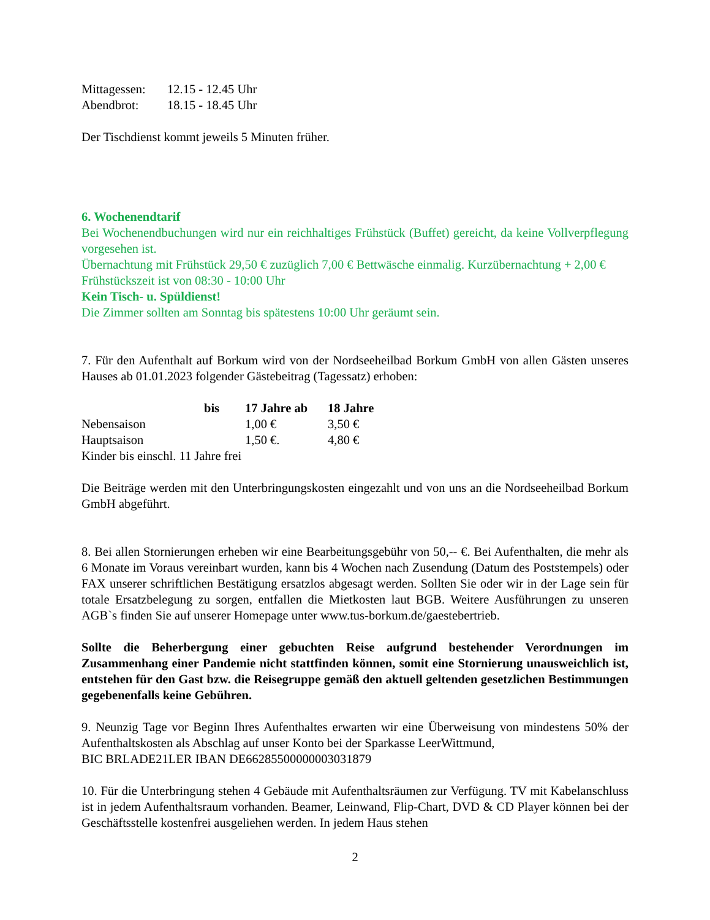| Mittagessen: | 12.15 - 12.45 Uhr |
| Abendbrot: | 18.15 - 18.45 Uhr |
Der Tischdienst kommt jeweils 5 Minuten früher.
6. Wochenendtarif
Bei Wochenendbuchungen wird nur ein reichhaltiges Frühstück (Buffet) gereicht, da keine Vollverpflegung vorgesehen ist.
Übernachtung mit Frühstück 29,50 € zuzüglich 7,00 € Bettwäsche einmalig. Kurzübernachtung + 2,00 €
Frühstückszeit ist von 08:30 - 10:00 Uhr
Kein Tisch- u. Spüldienst!
Die Zimmer sollten am Sonntag bis spätestens 10:00 Uhr geräumt sein.
7. Für den Aufenthalt auf Borkum wird von der Nordseeheilbad Borkum GmbH von allen Gästen unseres Hauses ab 01.01.2023 folgender Gästebeitrag (Tagessatz) erhoben:
| | bis | 17 Jahre ab | 18 Jahre |
| --- | --- | --- | --- |
| Nebensaison | | 1,00 € | 3,50 € |
| Hauptsaison | | 1,50 €. | 4,80 € |
Kinder bis einschl. 11 Jahre frei
Die Beiträge werden mit den Unterbringungskosten eingezahlt und von uns an die Nordseeheilbad Borkum GmbH abgeführt.
8. Bei allen Stornierungen erheben wir eine Bearbeitungsgebühr von 50,-- €. Bei Aufenthalten, die mehr als 6 Monate im Voraus vereinbart wurden, kann bis 4 Wochen nach Zusendung (Datum des Poststempels) oder FAX unserer schriftlichen Bestätigung ersatzlos abgesagt werden. Sollten Sie oder wir in der Lage sein für totale Ersatzbelegung zu sorgen, entfallen die Mietkosten laut BGB. Weitere Ausführungen zu unseren AGB`s finden Sie auf unserer Homepage unter www.tus-borkum.de/gaestebertrieb.
Sollte die Beherbergung einer gebuchten Reise aufgrund bestehender Verordnungen im Zusammenhang einer Pandemie nicht stattfinden können, somit eine Stornierung unausweichlich ist, entstehen für den Gast bzw. die Reisegruppe gemäß den aktuell geltenden gesetzlichen Bestimmungen gegebenenfalls keine Gebühren.
9. Neunzig Tage vor Beginn Ihres Aufenthaltes erwarten wir eine Überweisung von mindestens 50% der Aufenthaltskosten als Abschlag auf unser Konto bei der Sparkasse LeerWittmund,
BIC BRLADE21LER IBAN DE66285500000003031879
10. Für die Unterbringung stehen 4 Gebäude mit Aufenthaltsräumen zur Verfügung. TV mit Kabelanschluss ist in jedem Aufenthaltsraum vorhanden. Beamer, Leinwand, Flip-Chart, DVD & CD Player können bei der Geschäftsstelle kostenfrei ausgeliehen werden. In jedem Haus stehen
2